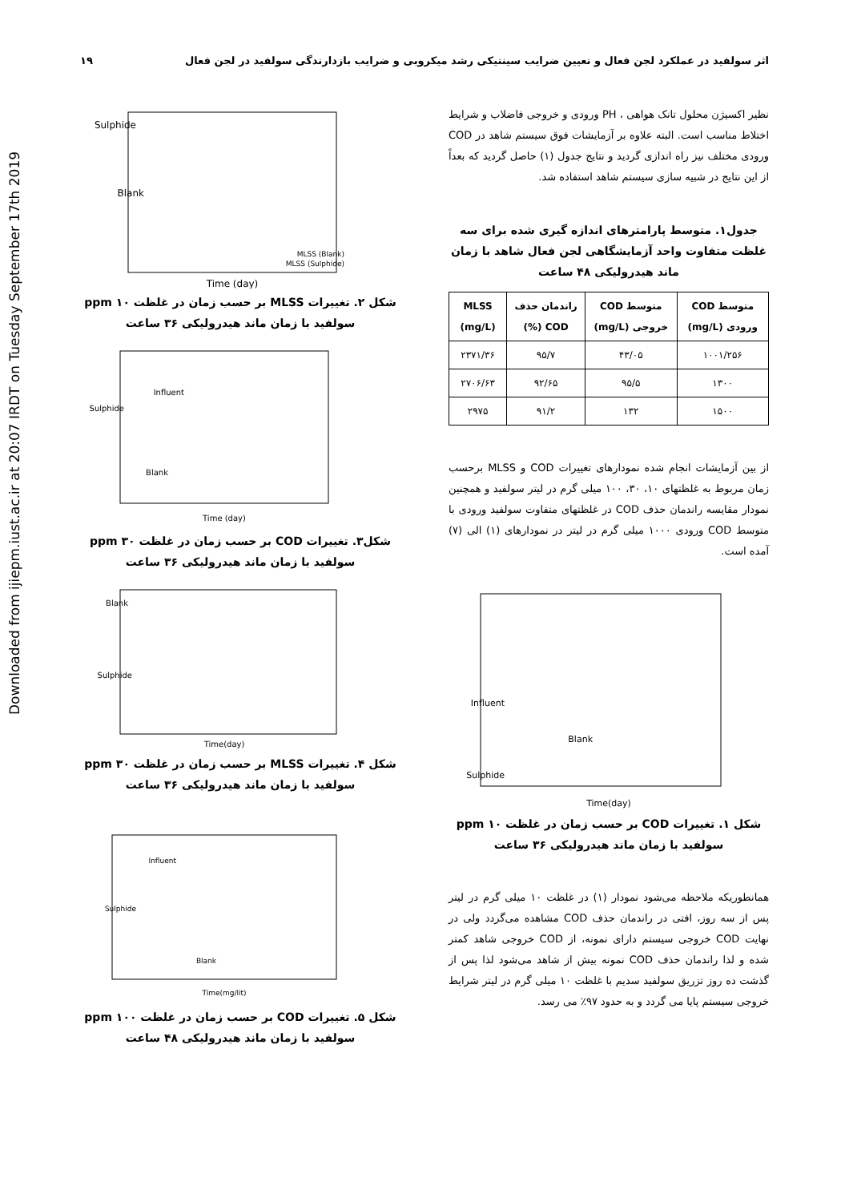Downloaded from ijiepm.iust.ac.ir at 20:07 IRDT on Tuesday September 17th 2019
اثر سولفید در عملکرد لجن فعال و تعیین ضرایب سینتیکی رشد میکروبی و ضرایب بازدارندگی سولفید در لجن فعال ۱۹
نظیر اکسیژن محلول تانک هواهی ، PH ورودی و خروجی فاضلاب و شرایط اختلاط مناسب است. البته علاوه بر آزمایشات فوق سیستم شاهد در COD ورودی مختلف نیز راه اندازی گردید و نتایج جدول (۱) حاصل گردید که بعداً از این نتایج در شبیه سازی سیستم شاهد استفاده شد.
جدول۱. متوسط پارامترهای اندازه گیری شده برای سه غلظت متفاوت واحد آزمایشگاهی لجن فعال شاهد با زمان ماند هیدرولیکی ۴۸ ساعت
| متوسط COD ورودی (mg/L) | متوسط COD خروجی (mg/L) | راندمان حذف COD (%) | MLSS (mg/L) |
| --- | --- | --- | --- |
| ۱۰۰۱/۲۵۶ | ۴۳/۰۵ | ۹۵/۷ | ۲۳۷۱/۳۶ |
| ۱۳۰۰ | ۹۵/۵ | ۹۲/۶۵ | ۲۷۰۶/۶۳ |
| ۱۵۰۰ | ۱۳۲ | ۹۱/۲ | ۲۹۷۵ |
از بین آزمایشات انجام شده نمودارهای تغییرات COD و MLSS برحسب زمان مربوط به غلظتهای ۱۰، ۳۰، ۱۰۰ میلی گرم در لیتر سولفید و همچنین نمودار مقایسه راندمان حذف COD در غلظتهای متفاوت سولفید ورودی با متوسط COD ورودی ۱۰۰۰ میلی گرم در لیتر در نمودارهای (۱) الی (۷) آمده است.
Time(day)
Influent
Blank
Sulphide
شکل ۱. تغییرات COD بر حسب زمان در غلظت ۱۰ ppm سولفید با زمان ماند هیدرولیکی ۳۶ ساعت
همانطوریکه ملاحظه می‌شود نمودار (۱) در غلظت ۱۰ میلی گرم در لیتر پس از سه روز، افتی در راندمان حذف COD مشاهده می‌گردد ولی در نهایت COD خروجی سیستم دارای نمونه، از COD خروجی شاهد کمتر شده و لذا راندمان حذف COD نمونه بیش از شاهد می‌شود لذا پس از گذشت ده روز تزریق سولفید سدیم با غلظت ۱۰ میلی گرم در لیتر شرایط خروجی سیستم پایا می گردد و به حدود ۹۷٪ می رسد.
Time (day)
Sulphide
Blank
MLSS (Blank)
MLSS (Sulphide)
شکل ۲. تغییرات MLSS بر حسب زمان در غلظت ۱۰ ppm سولفید با زمان ماند هیدرولیکی ۳۶ ساعت
Time (day)
Influent
Sulphide
Blank
شکل۳. تغییرات COD بر حسب زمان در غلظت ۳۰ ppm سولفید با زمان ماند هیدرولیکی ۳۶ ساعت
Time(day)
Blank
Sulphide
شکل ۴. تغییرات MLSS بر حسب زمان در غلظت ۳۰ ppm سولفید با زمان ماند هیدرولیکی ۳۶ ساعت
Time(mg/lit)
Influent
Sulphide
Blank
شکل ۵. تغییرات COD بر حسب زمان در غلظت ۱۰۰ ppm سولفید با زمان ماند هیدرولیکی ۴۸ ساعت